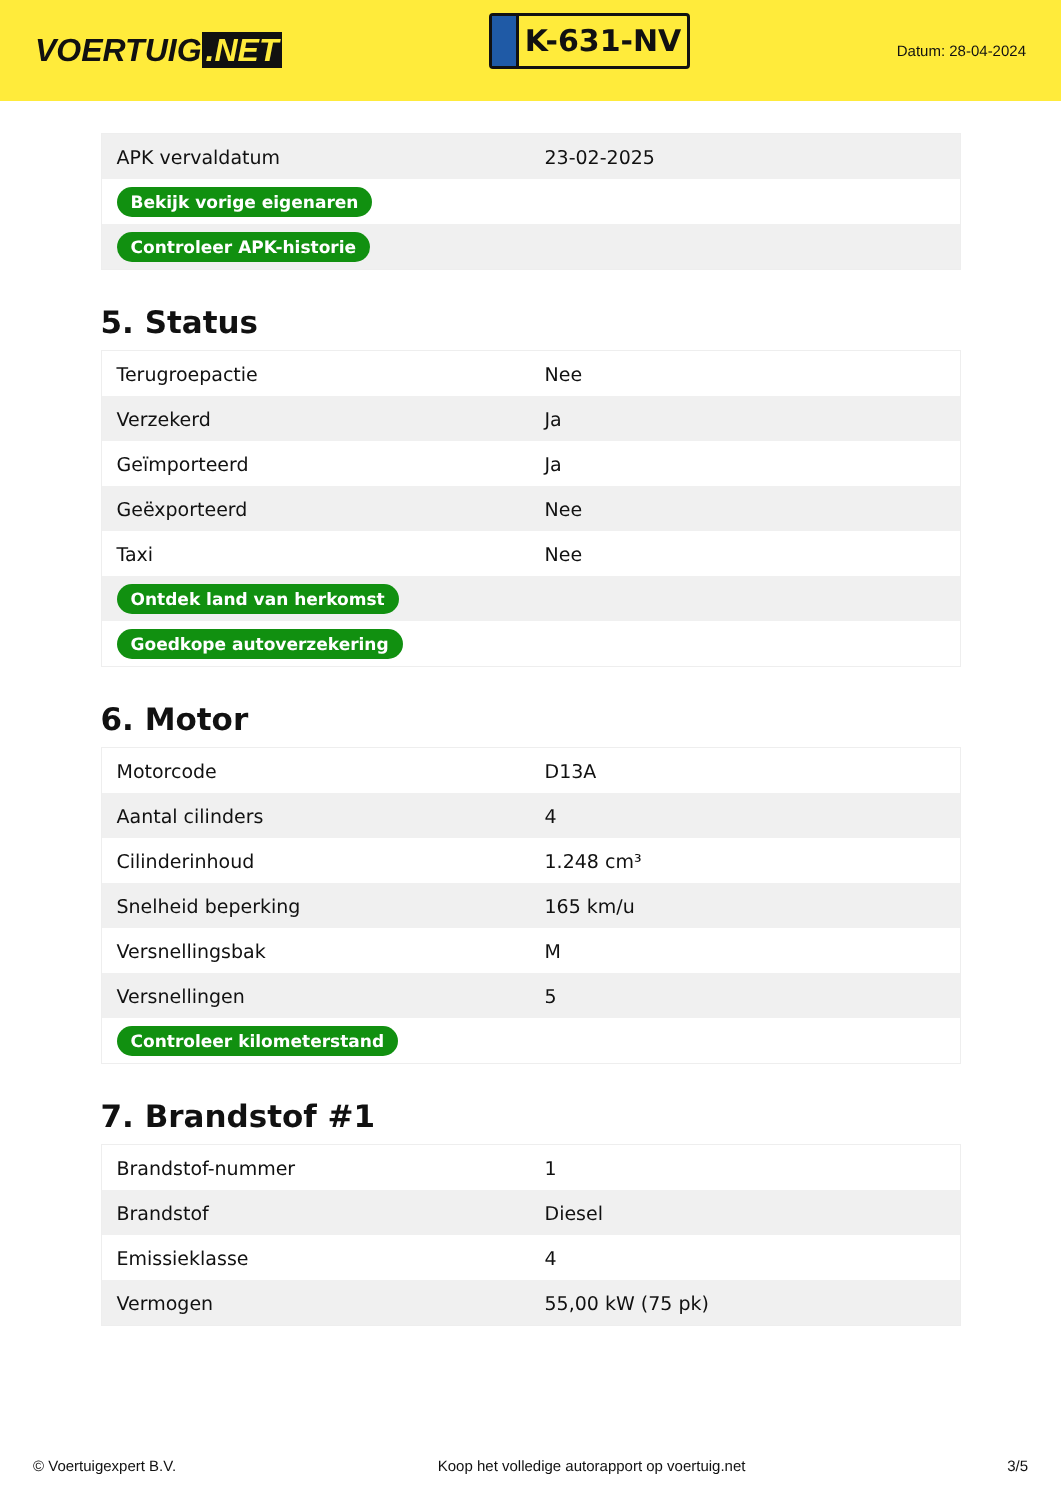VOERTUIG.NET
K-631-NV
Datum: 28-04-2024
| APK vervaldatum | 23-02-2025 |
| Bekijk vorige eigenaren | |
| Controleer APK-historie | |
5. Status
| Terugroepactie | Nee |
| Verzekerd | Ja |
| Geïmporteerd | Ja |
| Geëxporteerd | Nee |
| Taxi | Nee |
| Ontdek land van herkomst | |
| Goedkope autoverzekering | |
6. Motor
| Motorcode | D13A |
| Aantal cilinders | 4 |
| Cilinderinhoud | 1.248 cm³ |
| Snelheid beperking | 165 km/u |
| Versnellingsbak | M |
| Versnellingen | 5 |
| Controleer kilometerstand | |
7. Brandstof #1
| Brandstof-nummer | 1 |
| Brandstof | Diesel |
| Emissieklasse | 4 |
| Vermogen | 55,00 kW (75 pk) |
© Voertuigexpert B.V. Koop het volledige autorapport op voertuig.net 3/5